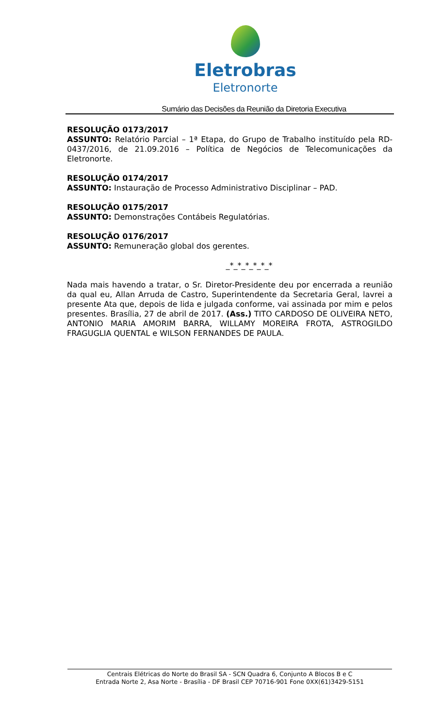Eletrobras
Eletronorte
Sumário das Decisões da Reunião da Diretoria Executiva
RESOLUÇÃO 0173/2017
ASSUNTO: Relatório Parcial – 1ª Etapa, do Grupo de Trabalho instituído pela RD-0437/2016, de 21.09.2016 – Política de Negócios de Telecomunicações da Eletronorte.
RESOLUÇÃO 0174/2017
ASSUNTO: Instauração de Processo Administrativo Disciplinar – PAD.
RESOLUÇÃO 0175/2017
ASSUNTO: Demonstrações Contábeis Regulatórias.
RESOLUÇÃO 0176/2017
ASSUNTO: Remuneração global dos gerentes.
_*_*_*_*_*_*
Nada mais havendo a tratar, o Sr. Diretor-Presidente deu por encerrada a reunião da qual eu, Allan Arruda de Castro, Superintendente da Secretaria Geral, lavrei a presente Ata que, depois de lida e julgada conforme, vai assinada por mim e pelos presentes. Brasília, 27 de abril de 2017. (Ass.) TITO CARDOSO DE OLIVEIRA NETO, ANTONIO MARIA AMORIM BARRA, WILLAMY MOREIRA FROTA, ASTROGILDO FRAGUGLIA QUENTAL e WILSON FERNANDES DE PAULA.
Centrais Elétricas do Norte do Brasil SA - SCN Quadra 6, Conjunto A Blocos B e C
Entrada Norte 2, Asa Norte - Brasília - DF Brasil CEP 70716-901 Fone 0XX(61)3429-5151